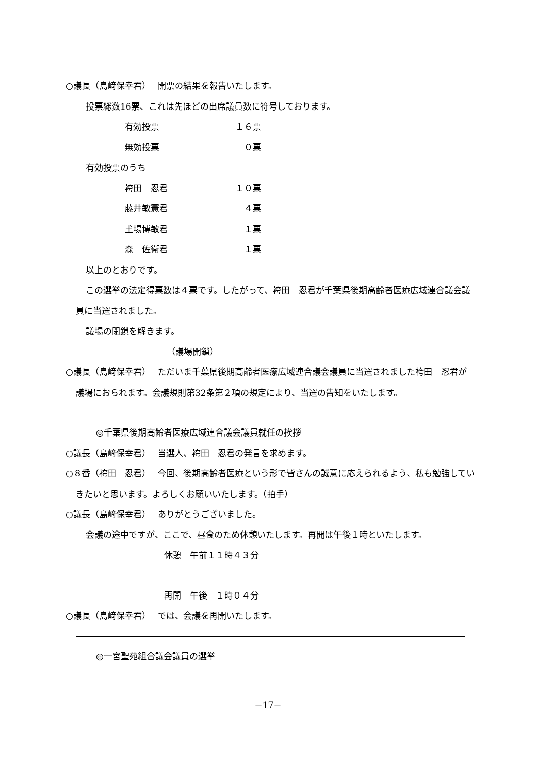○議長（島﨑保幸君）　 開票の結果を報告いたします。
投票総数16票、これは先ほどの出席議員数に符号しております。
有効投票 １６票
無効投票 ０票
有効投票のうち
袴田　忍君 １０票
藤井敏憲君 ４票
𡈽場博敏君 １票
森　佐衛君 １票
以上のとおりです。
この選挙の法定得票数は４票です。したがって、袴田　忍君が千葉県後期高齢者医療広域連合議会議員に当選されました。
議場の閉鎖を解きます。
（議場開鎖）
○議長（島﨑保幸君）　 ただいま千葉県後期高齢者医療広域連合議会議員に当選されました袴田　忍君が議場におられます。会議規則第32条第２項の規定により、当選の告知をいたします。
◎千葉県後期高齢者医療広域連合議会議員就任の挨拶
○議長（島﨑保幸君）　 当選人、袴田　忍君の発言を求めます。
○８番（袴田　忍君）　 今回、後期高齢者医療という形で皆さんの誠意に応えられるよう、私も勉強していきたいと思います。よろしくお願いいたします。（拍手）
○議長（島﨑保幸君）　 ありがとうございました。
会議の途中ですが、ここで、昼食のため休憩いたします。再開は午後１時といたします。
休憩　午前１１時４３分
再開　午後　１時０４分
○議長（島﨑保幸君）　 では、会議を再開いたします。
◎一宮聖苑組合議会議員の選挙
－17－